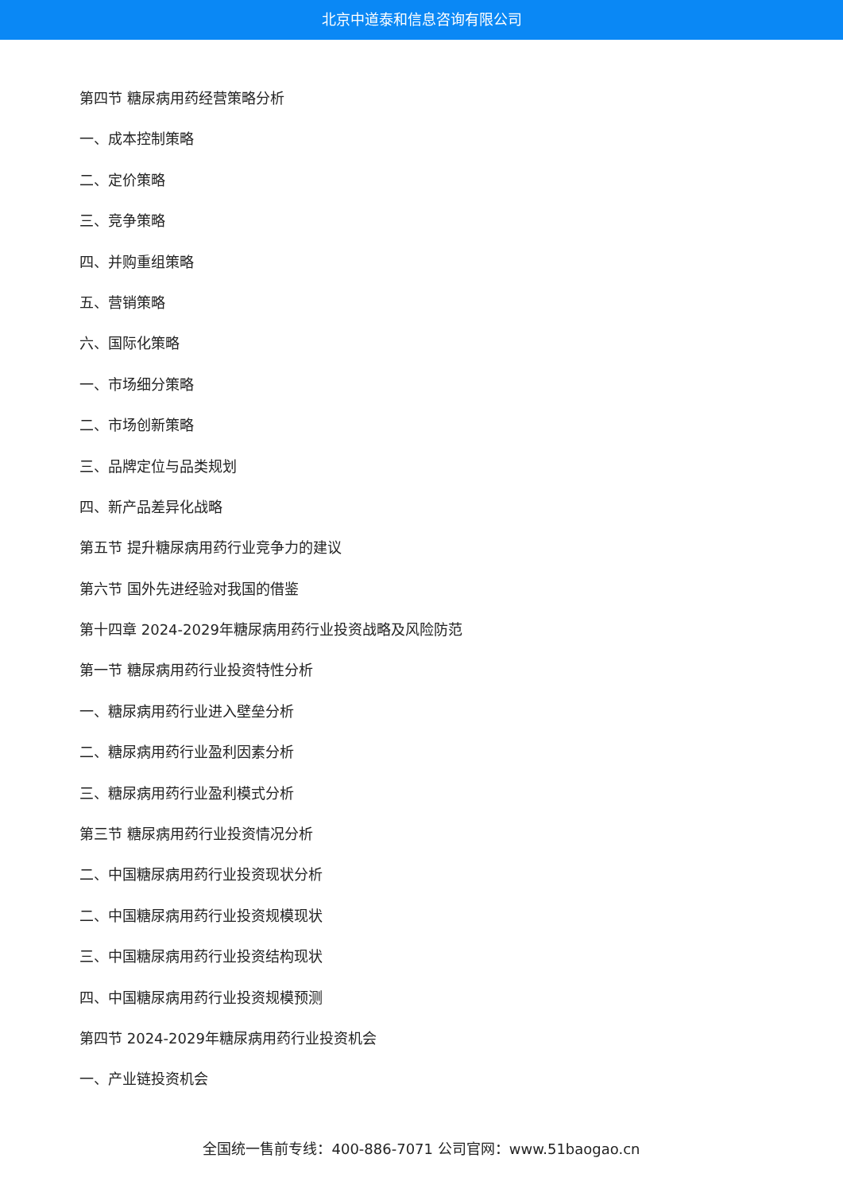北京中道泰和信息咨询有限公司
第四节 糖尿病用药经营策略分析
一、成本控制策略
二、定价策略
三、竞争策略
四、并购重组策略
五、营销策略
六、国际化策略
一、市场细分策略
二、市场创新策略
三、品牌定位与品类规划
四、新产品差异化战略
第五节 提升糖尿病用药行业竞争力的建议
第六节 国外先进经验对我国的借鉴
第十四章 2024-2029年糖尿病用药行业投资战略及风险防范
第一节 糖尿病用药行业投资特性分析
一、糖尿病用药行业进入壁垒分析
二、糖尿病用药行业盈利因素分析
三、糖尿病用药行业盈利模式分析
第三节 糖尿病用药行业投资情况分析
二、中国糖尿病用药行业投资现状分析
二、中国糖尿病用药行业投资规模现状
三、中国糖尿病用药行业投资结构现状
四、中国糖尿病用药行业投资规模预测
第四节 2024-2029年糖尿病用药行业投资机会
一、产业链投资机会
全国统一售前专线：400-886-7071 公司官网：www.51baogao.cn